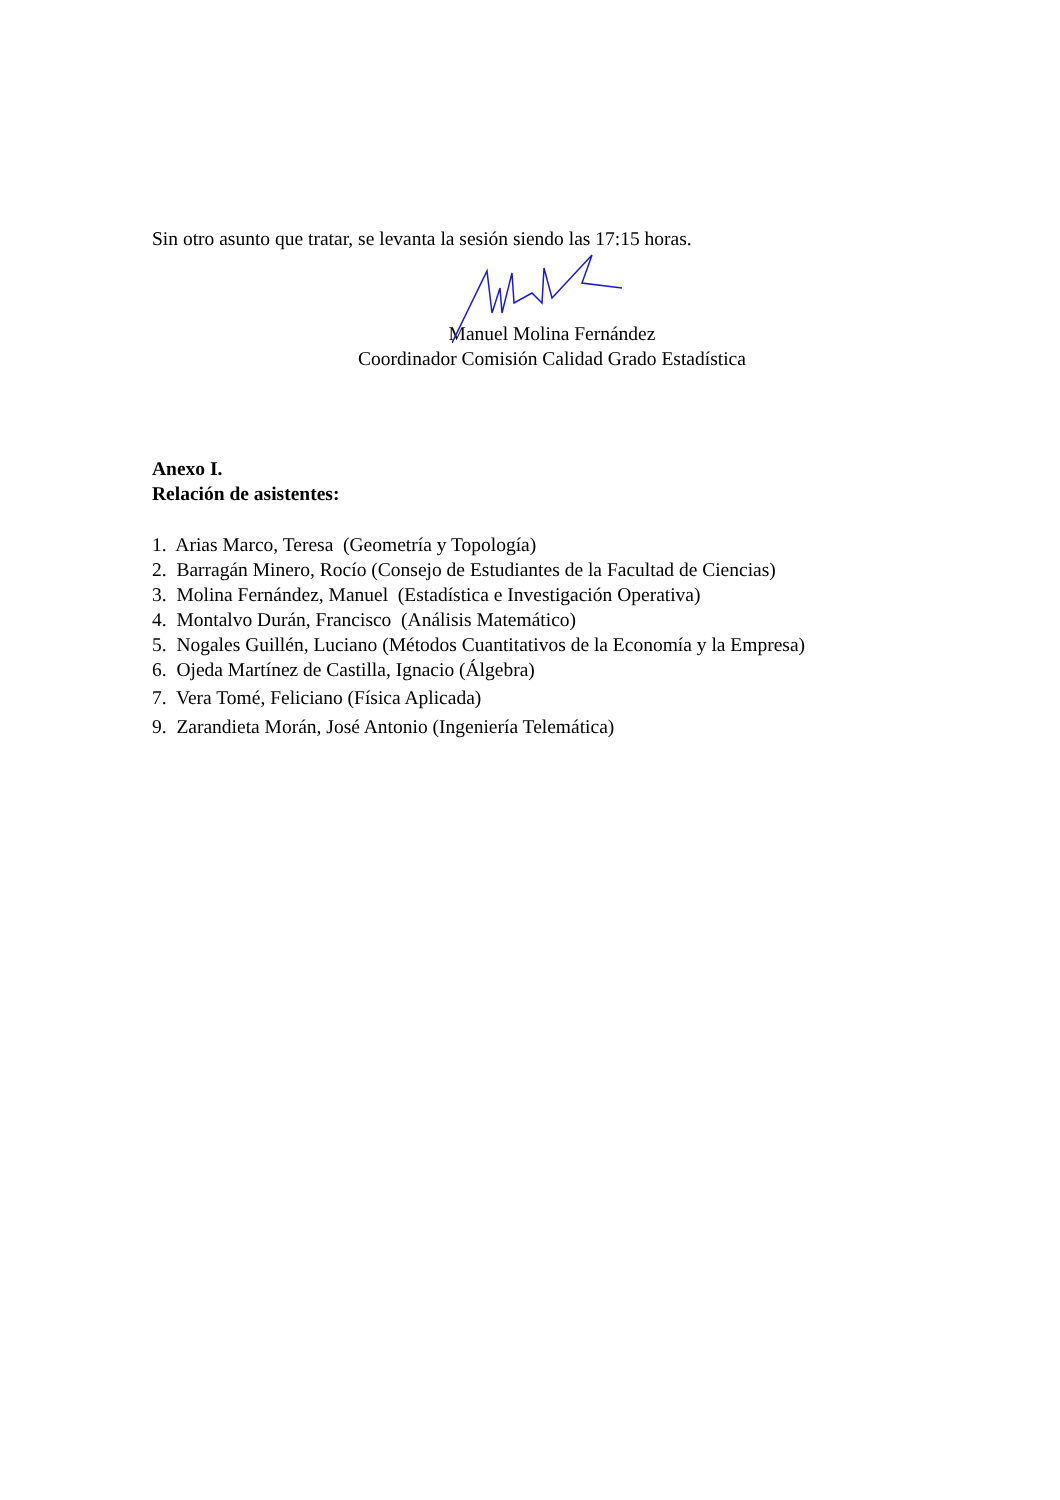Sin otro asunto que tratar, se levanta la sesión siendo las 17:15 horas.
Manuel Molina Fernández
Coordinador Comisión Calidad Grado Estadística
Anexo I.
Relación de asistentes:
1. Arias Marco, Teresa (Geometría y Topología)
2. Barragán Minero, Rocío (Consejo de Estudiantes de la Facultad de Ciencias)
3. Molina Fernández, Manuel (Estadística e Investigación Operativa)
4. Montalvo Durán, Francisco (Análisis Matemático)
5. Nogales Guillén, Luciano (Métodos Cuantitativos de la Economía y la Empresa)
6. Ojeda Martínez de Castilla, Ignacio (Álgebra)
7. Vera Tomé, Feliciano (Física Aplicada)
9. Zarandieta Morán, José Antonio (Ingeniería Telemática)